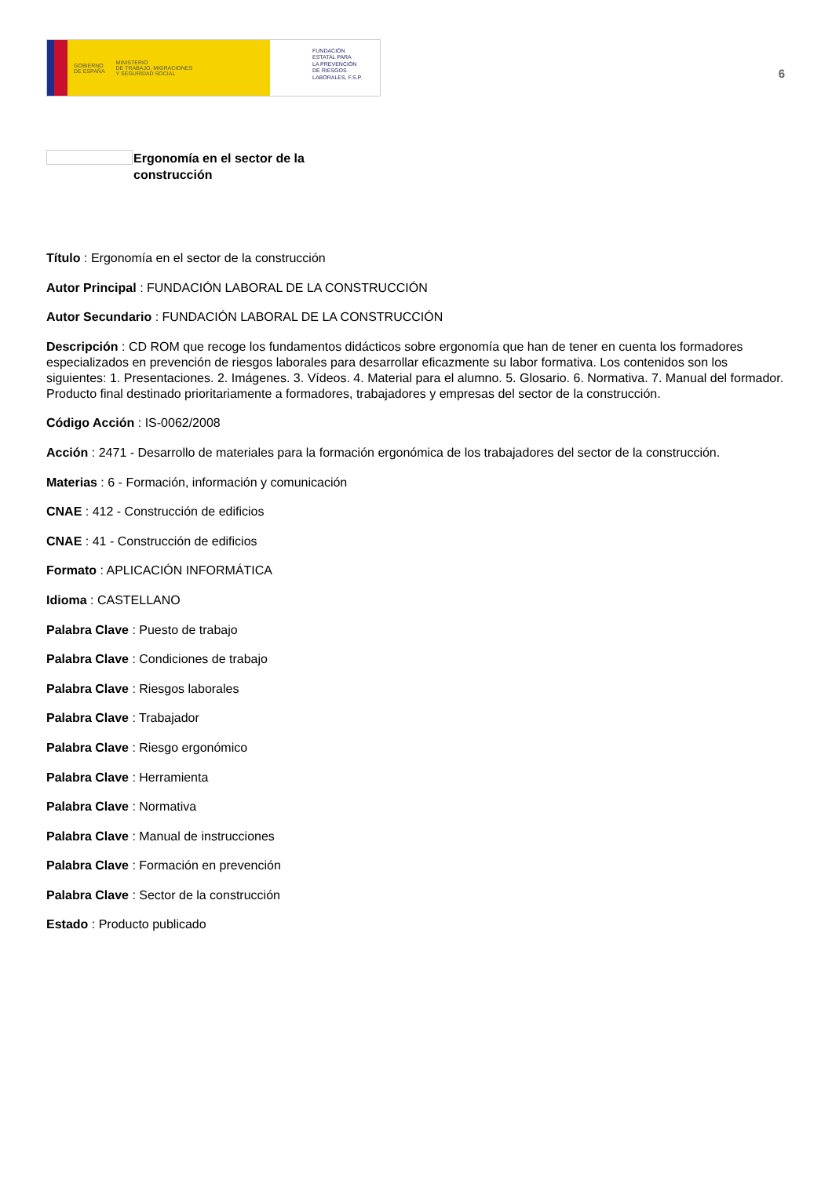GOBIERNO
DE ESPAÑA MINISTERIO
DE TRABAJO, MIGRACIONES
Y SEGURIDAD SOCIAL
FUNDACIÓN
ESTATAL PARA
LA PREVENCIÓN
DE RIESGOS
LABORALES, F.S.P.
6
Ergonomía en el sector de la
construcción
Título : Ergonomía en el sector de la construcción
Autor Principal : FUNDACIÓN LABORAL DE LA CONSTRUCCIÓN
Autor Secundario : FUNDACIÓN LABORAL DE LA CONSTRUCCIÓN
Descripción : CD ROM que recoge los fundamentos didácticos sobre ergonomía que han de tener en cuenta los formadores especializados en prevención de riesgos laborales para desarrollar eficazmente su labor formativa. Los contenidos son los siguientes: 1. Presentaciones. 2. Imágenes. 3. Vídeos. 4. Material para el alumno. 5. Glosario. 6. Normativa. 7. Manual del formador. Producto final destinado prioritariamente a formadores, trabajadores y empresas del sector de la construcción.
Código Acción : IS-0062/2008
Acción : 2471 - Desarrollo de materiales para la formación ergonómica de los trabajadores del sector de la construcción.
Materias : 6 - Formación, información y comunicación
CNAE : 412 - Construcción de edificios
CNAE : 41 - Construcción de edificios
Formato : APLICACIÓN INFORMÁTICA
Idioma : CASTELLANO
Palabra Clave : Puesto de trabajo
Palabra Clave : Condiciones de trabajo
Palabra Clave : Riesgos laborales
Palabra Clave : Trabajador
Palabra Clave : Riesgo ergonómico
Palabra Clave : Herramienta
Palabra Clave : Normativa
Palabra Clave : Manual de instrucciones
Palabra Clave : Formación en prevención
Palabra Clave : Sector de la construcción
Estado : Producto publicado